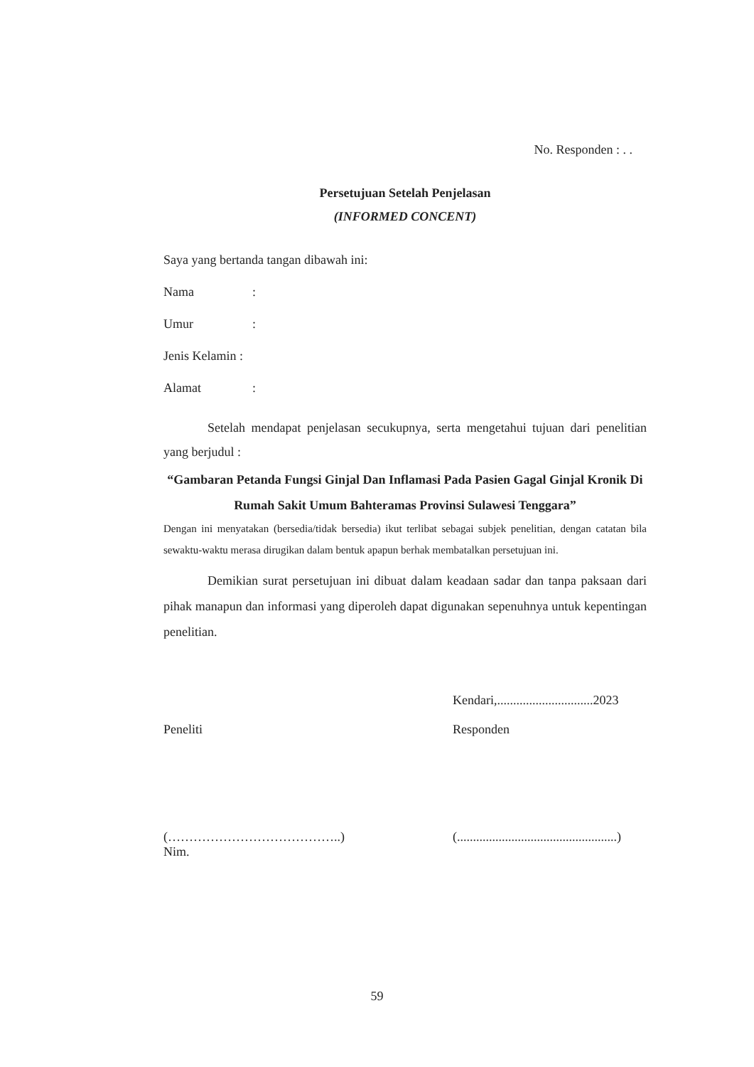No. Responden : . .
Persetujuan Setelah Penjelasan
(INFORMED CONCENT)
Saya yang bertanda tangan dibawah ini:
Nama:
Umur:
Jenis Kelamin :
Alamat:
Setelah mendapat penjelasan secukupnya, serta mengetahui tujuan dari penelitian yang berjudul :
“Gambaran Petanda Fungsi Ginjal Dan Inflamasi Pada Pasien Gagal Ginjal Kronik Di Rumah Sakit Umum Bahteramas Provinsi Sulawesi Tenggara”
Dengan ini menyatakan (bersedia/tidak bersedia) ikut terlibat sebagai subjek penelitian, dengan catatan bila sewaktu-waktu merasa dirugikan dalam bentuk apapun berhak membatalkan persetujuan ini.
Demikian surat persetujuan ini dibuat dalam keadaan sadar dan tanpa paksaan dari pihak manapun dan informasi yang diperoleh dapat digunakan sepenuhnya untuk kepentingan penelitian.
Kendari,..............................2023
Peneliti Responden
(…………………………………..)
Nim.
(..................................................)
59